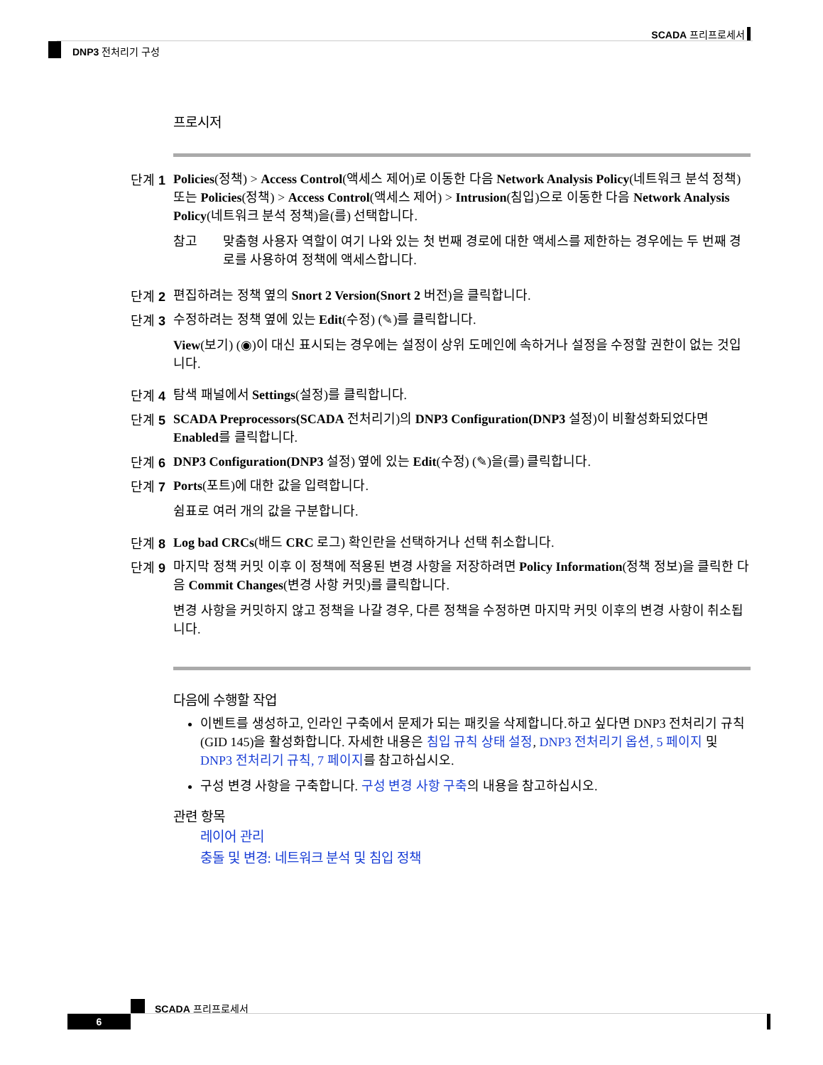SCADA 프리프로세서
DNP3 전처리기 구성
프로시저
단계 1
Policies(정책) > Access Control(액세스 제어)로 이동한 다음 Network Analysis Policy(네트워크 분석 정책) 또는 Policies(정책) > Access Control(액세스 제어) > Intrusion(침입)으로 이동한 다음 Network Analysis Policy(네트워크 분석 정책)을(를) 선택합니다.
참고 맞춤형 사용자 역할이 여기 나와 있는 첫 번째 경로에 대한 액세스를 제한하는 경우에는 두 번째 경로를 사용하여 정책에 액세스합니다.
단계 2
편집하려는 정책 옆의 Snort 2 Version(Snort 2 버전)을 클릭합니다.
단계 3
수정하려는 정책 옆에 있는 Edit(수정) (✎)를 클릭합니다.
View(보기) (◉)이 대신 표시되는 경우에는 설정이 상위 도메인에 속하거나 설정을 수정할 권한이 없는 것입니다.
단계 4
탐색 패널에서 Settings(설정)를 클릭합니다.
단계 5
SCADA Preprocessors(SCADA 전처리기)의 DNP3 Configuration(DNP3 설정)이 비활성화되었다면 Enabled를 클릭합니다.
단계 6
DNP3 Configuration(DNP3 설정) 옆에 있는 Edit(수정) (✎)을(를) 클릭합니다.
단계 7
Ports(포트)에 대한 값을 입력합니다.
쉼표로 여러 개의 값을 구분합니다.
단계 8
Log bad CRCs(배드 CRC 로그) 확인란을 선택하거나 선택 취소합니다.
단계 9
마지막 정책 커밋 이후 이 정책에 적용된 변경 사항을 저장하려면 Policy Information(정책 정보)을 클릭한 다음 Commit Changes(변경 사항 커밋)를 클릭합니다.
변경 사항을 커밋하지 않고 정책을 나갈 경우, 다른 정책을 수정하면 마지막 커밋 이후의 변경 사항이 취소됩니다.
다음에 수행할 작업
이벤트를 생성하고, 인라인 구축에서 문제가 되는 패킷을 삭제합니다.하고 싶다면 DNP3 전처리기 규칙(GID 145)을 활성화합니다. 자세한 내용은 침입 규칙 상태 설정, DNP3 전처리기 옵션, 5 페이지 및 DNP3 전처리기 규칙, 7 페이지를 참고하십시오.
구성 변경 사항을 구축합니다. 구성 변경 사항 구축의 내용을 참고하십시오.
관련 항목
레이어 관리
충돌 및 변경: 네트워크 분석 및 침입 정책
SCADA 프리프로세서
6